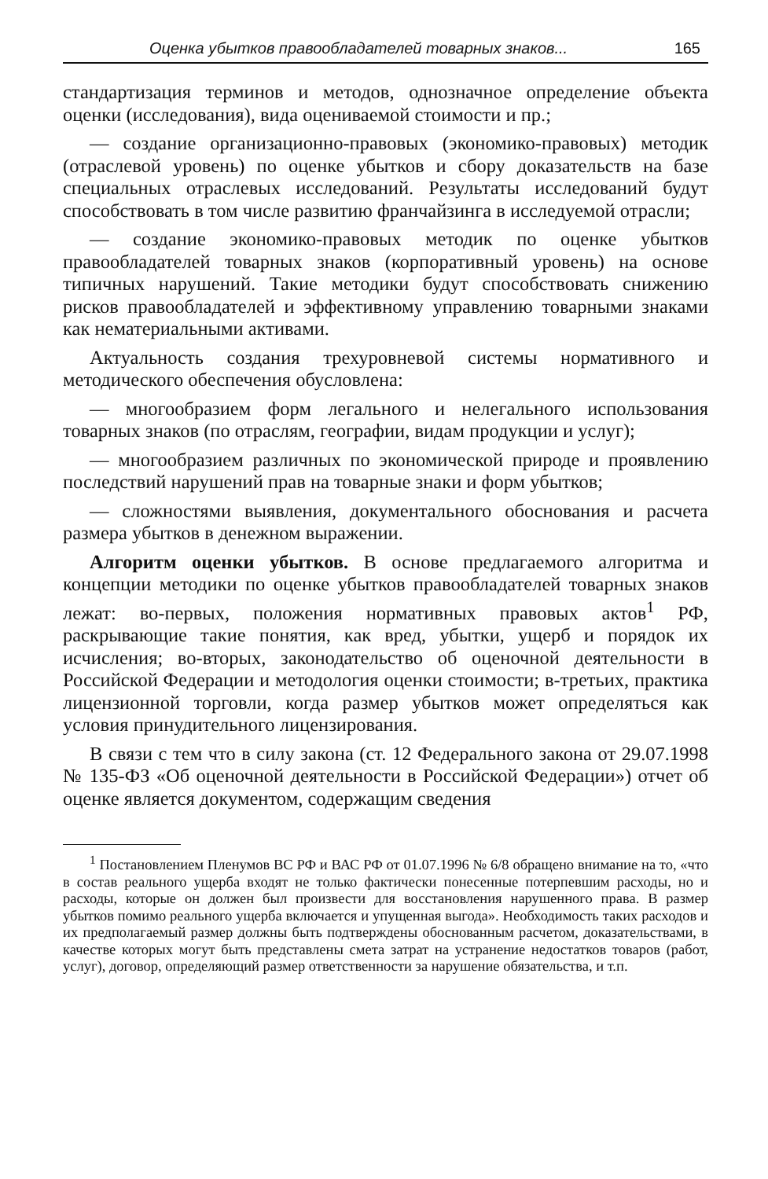Оценка убытков правообладателей товарных знаков... 165
стандартизация терминов и методов, однозначное определение объекта оценки (исследования), вида оцениваемой стоимости и пр.;
— создание организационно-правовых (экономико-правовых) методик (отраслевой уровень) по оценке убытков и сбору доказательств на базе специальных отраслевых исследований. Результаты исследований будут способствовать в том числе развитию франчайзинга в исследуемой отрасли;
— создание экономико-правовых методик по оценке убытков правообладателей товарных знаков (корпоративный уровень) на основе типичных нарушений. Такие методики будут способствовать снижению рисков правообладателей и эффективному управлению товарными знаками как нематериальными активами.
Актуальность создания трехуровневой системы нормативного и методического обеспечения обусловлена:
— многообразием форм легального и нелегального использования товарных знаков (по отраслям, географии, видам продукции и услуг);
— многообразием различных по экономической природе и проявлению последствий нарушений прав на товарные знаки и форм убытков;
— сложностями выявления, документального обоснования и расчета размера убытков в денежном выражении.
Алгоритм оценки убытков. В основе предлагаемого алгоритма и концепции методики по оценке убытков правообладателей товарных знаков лежат: во-первых, положения нормативных правовых актов<sup>1</sup> РФ, раскрывающие такие понятия, как вред, убытки, ущерб и порядок их исчисления; во-вторых, законодательство об оценочной деятельности в Российской Федерации и методология оценки стоимости; в-третьих, практика лицензионной торговли, когда размер убытков может определяться как условия принудительного лицензирования.
В связи с тем что в силу закона (ст. 12 Федерального закона от 29.07.1998 № 135-ФЗ «Об оценочной деятельности в Российской Федерации») отчет об оценке является документом, содержащим сведения
<sup>1</sup> Постановлением Пленумов ВС РФ и ВАС РФ от 01.07.1996 № 6/8 обращено внимание на то, «что в состав реального ущерба входят не только фактически понесенные потерпевшим расходы, но и расходы, которые он должен был произвести для восстановления нарушенного права. В размер убытков помимо реального ущерба включается и упущенная выгода». Необходимость таких расходов и их предполагаемый размер должны быть подтверждены обоснованным расчетом, доказательствами, в качестве которых могут быть представлены смета затрат на устранение недостатков товаров (работ, услуг), договор, определяющий размер ответственности за нарушение обязательства, и т.п.